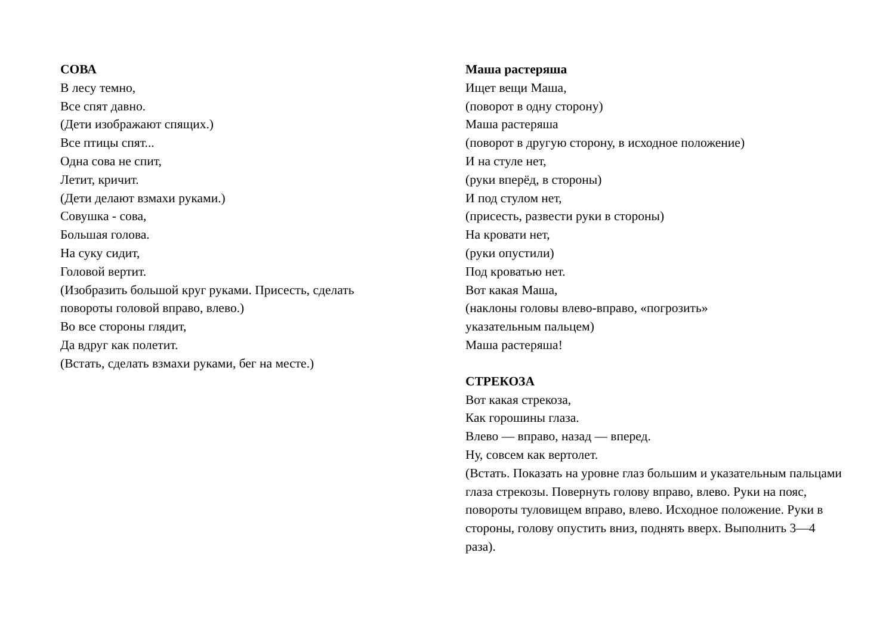СОВА
В лесу темно,
Все спят давно.
(Дети изображают спящих.)
Все птицы спят...
Одна сова не спит,
Летит, кричит.
(Дети делают взмахи руками.)
Совушка - сова,
Большая голова.
На суку сидит,
Головой вертит.
(Изобразить большой круг руками. Присесть, сделать повороты головой вправо, влево.)
Во все стороны глядит,
Да вдруг как полетит.
(Встать, сделать взмахи руками, бег на месте.)
Маша растеряша
Ищет вещи Маша,
(поворот в одну сторону)
Маша растеряша
(поворот в другую сторону, в исходное положение)
И на стуле нет,
(руки вперёд, в стороны)
И под стулом нет,
(присесть, развести руки в стороны)
На кровати нет,
(руки опустили)
Под кроватью нет.
Вот какая Маша,
(наклоны головы влево-вправо, «погрозить»
указательным пальцем)
Маша растеряша!
СТРЕКОЗА
Вот какая стрекоза,
Как горошины глаза.
Влево — вправо, назад — вперед.
Ну, совсем как вертолет.
(Встать. Показать на уровне глаз большим и указательным пальцами глаза стрекозы. Повернуть голову вправо, влево. Руки на пояс, повороты туловищем вправо, влево. Исходное положение. Руки в стороны, голову опустить вниз, поднять вверх. Выполнить 3—4 раза).